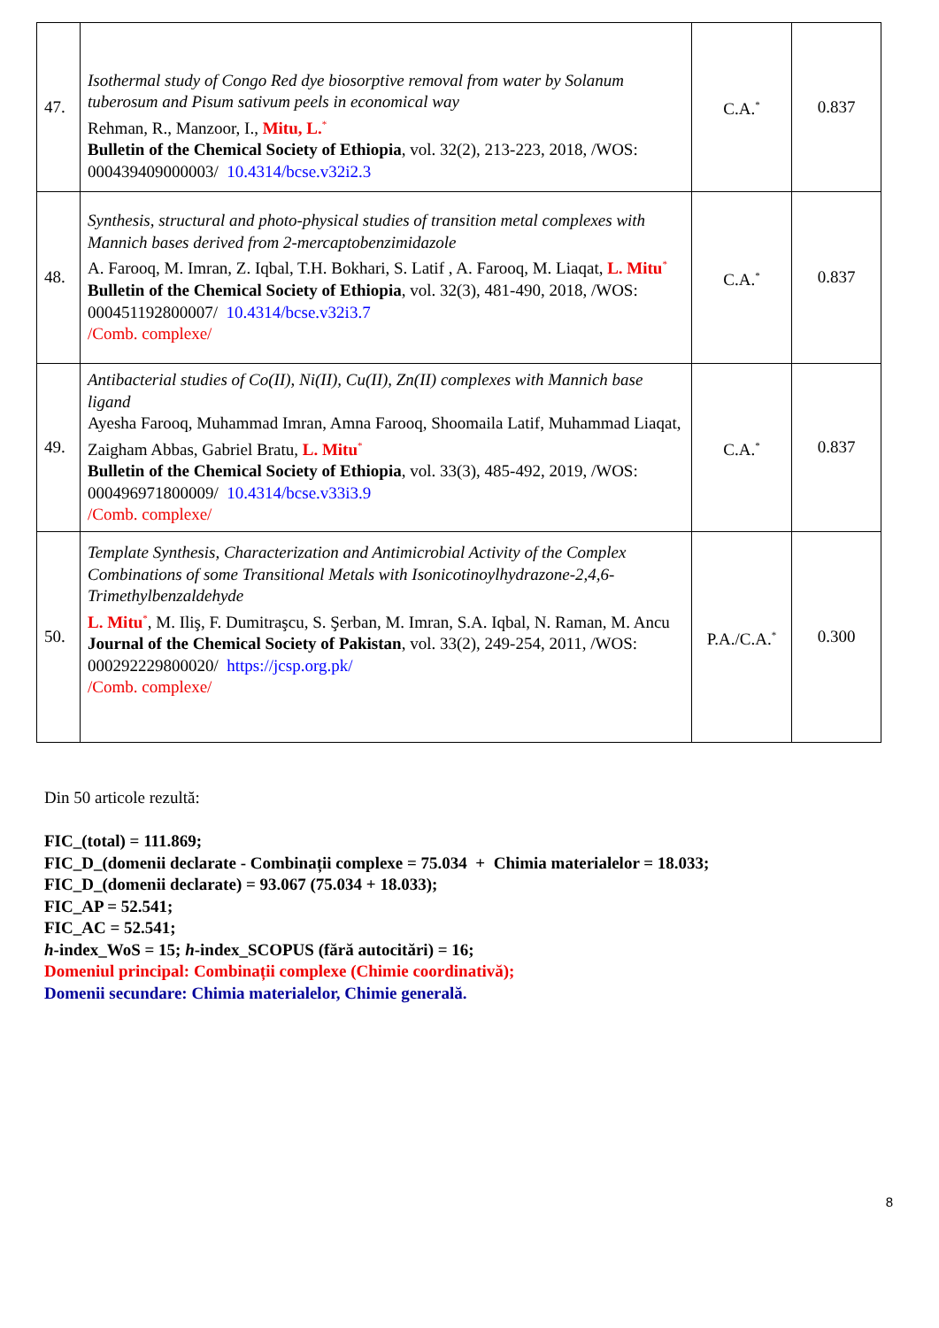| 47. | Isothermal study of Congo Red dye biosorptive removal from water by Solanum tuberosum and Pisum sativum peels in economical way Rehman, R., Manzoor, I., Mitu, L.<sup>*</sup> Bulletin of the Chemical Society of Ethiopia , vol. 32(2), 213-223, 2018, /WOS: 000439409000003/ 10.4314/bcse.v32i2.3 | C.A.<sup>*</sup> | 0.837 |
| 48. | Synthesis, structural and photo-physical studies of transition metal complexes with Mannich bases derived from 2-mercaptobenzimidazole A. Farooq, M. Imran, Z. Iqbal, T.H. Bokhari, S. Latif , A. Farooq, M. Liaqat, L. Mitu<sup>*</sup> Bulletin of the Chemical Society of Ethiopia , vol. 32(3), 481-490, 2018, /WOS: 000451192800007/ 10.4314/bcse.v32i3.7 /Comb. complexe/ | C.A.<sup>*</sup> | 0.837 |
| 49. | Antibacterial studies of Co(II), Ni(II), Cu(II), Zn(II) complexes with Mannich base ligand Ayesha Farooq, Muhammad Imran, Amna Farooq, Shoomaila Latif, Muhammad Liaqat, Zaigham Abbas, Gabriel Bratu, L. Mitu<sup>*</sup> Bulletin of the Chemical Society of Ethiopia , vol. 33(3), 485-492, 2019, /WOS: 000496971800009/ 10.4314/bcse.v33i3.9 /Comb. complexe/ | C.A.<sup>*</sup> | 0.837 |
| 50. | Template Synthesis, Characterization and Antimicrobial Activity of the Complex Combinations of some Transitional Metals with Isonicotinoylhydrazone-2,4,6-Trimethylbenzaldehyde L. Mitu<sup>*</sup>, M. Iliş, F. Dumitraşcu, S. Şerban, M. Imran, S.A. Iqbal, N. Raman, M. Ancu Journal of the Chemical Society of Pakistan , vol. 33(2), 249-254, 2011, /WOS: 000292229800020/ https://jcsp.org.pk/ /Comb. complexe/ | P.A./C.A.<sup>*</sup> | 0.300 |
Din 50 articole rezultă:
FIC_(total) = 111.869;
FIC_D_(domenii declarate - Combinații complexe = 75.034 + Chimia materialelor = 18.033;
FIC_D_(domenii declarate) = 93.067 (75.034 + 18.033);
FIC_AP = 52.541;
FIC_AC = 52.541;
h-index_WoS = 15; h-index_SCOPUS (fără autocitări) = 16;
Domeniul principal: Combinații complexe (Chimie coordinativă);
Domenii secundare: Chimia materialelor, Chimie generală.
8